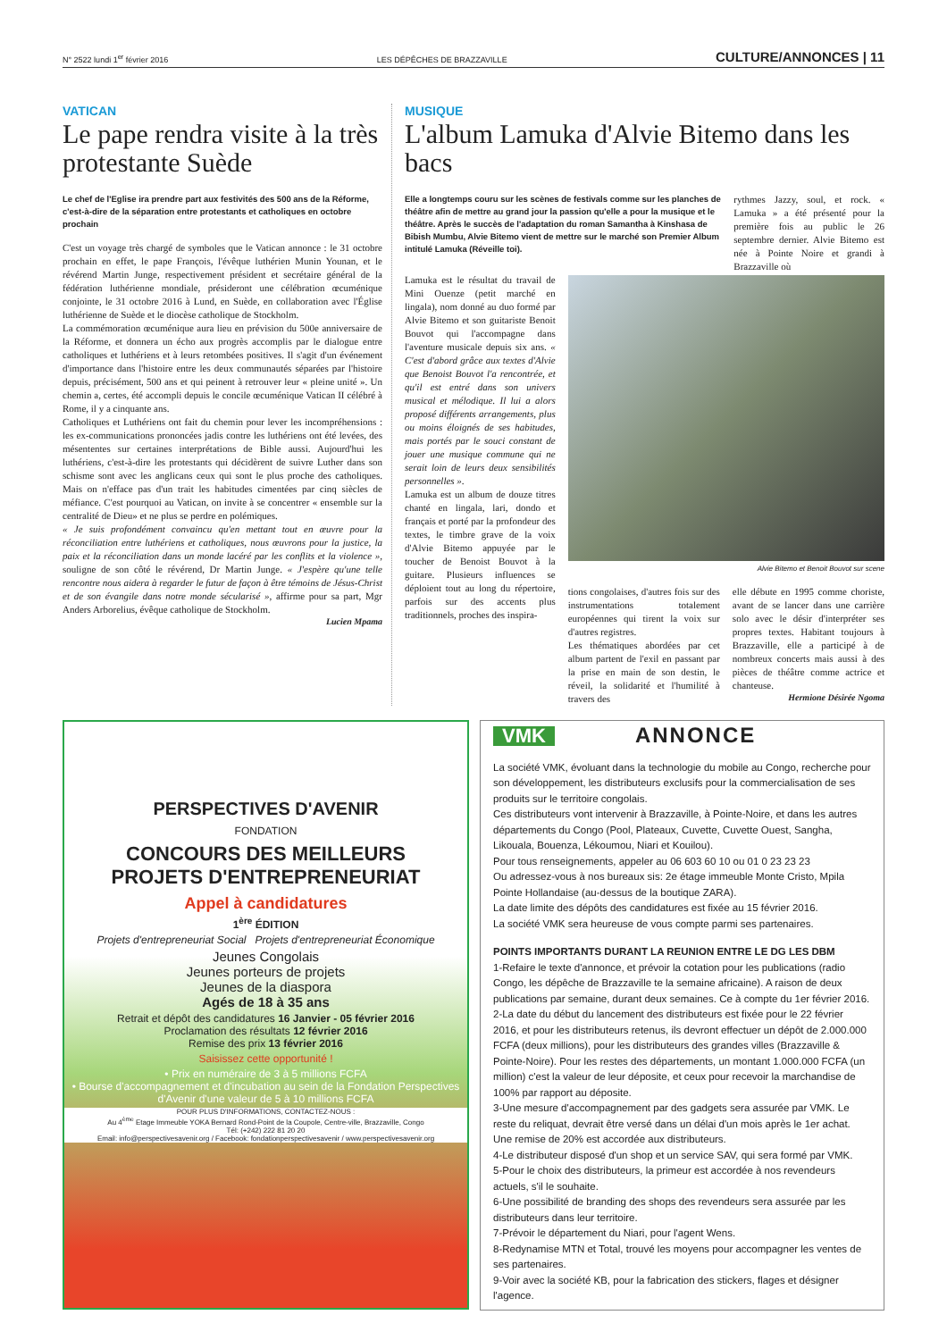N° 2522 lundi 1<sup>er</sup> février 2016 LES DÉPÊCHES DE BRAZZAVILLE CULTURE/ANNONCES | 11
VATICAN
Le pape rendra visite à la très protestante Suède
Le chef de l'Eglise ira prendre part aux festivités des 500 ans de la Réforme, c'est-à-dire de la séparation entre protestants et catholiques en octobre prochain
C'est un voyage très chargé de symboles que le Vatican annonce : le 31 octobre prochain en effet, le pape François, l'évêque luthérien Munin Younan, et le révérend Martin Junge, respectivement président et secrétaire général de la fédération luthérienne mondiale, présideront une célébration œcuménique conjointe, le 31 octobre 2016 à Lund, en Suède, en collaboration avec l'Église luthérienne de Suède et le diocèse catholique de Stockholm.
La commémoration œcuménique aura lieu en prévision du 500e anniversaire de la Réforme, et donnera un écho aux progrès accomplis par le dialogue entre catholiques et luthériens et à leurs retombées positives. Il s'agit d'un événement d'importance dans l'histoire entre les deux communautés séparées par l'histoire depuis, précisément, 500 ans et qui peinent à retrouver leur « pleine unité ». Un chemin a, certes, été accompli depuis le concile œcuménique Vatican II célébré à Rome, il y a cinquante ans.
Catholiques et Luthériens ont fait du chemin pour lever les incompréhensions : les ex-communications prononcées jadis contre les luthériens ont été levées, des mésententes sur certaines interprétations de Bible aussi. Aujourd'hui les luthériens, c'est-à-dire les protestants qui décidèrent de suivre Luther dans son schisme sont avec les anglicans ceux qui sont le plus proche des catholiques. Mais on n'efface pas d'un trait les habitudes cimentées par cinq siècles de méfiance. C'est pourquoi au Vatican, on invite à se concentrer « ensemble sur la centralité de Dieu» et ne plus se perdre en polémiques.
« Je suis profondément convaincu qu'en mettant tout en œuvre pour la réconciliation entre luthériens et catholiques, nous œuvrons pour la justice, la paix et la réconciliation dans un monde lacéré par les conflits et la violence », souligne de son côté le révérend, Dr Martin Junge. « J'espère qu'une telle rencontre nous aidera à regarder le futur de façon à être témoins de Jésus-Christ et de son évangile dans notre monde sécularisé », affirme pour sa part, Mgr Anders Arborelius, évêque catholique de Stockholm.
Lucien Mpama
MUSIQUE
L'album Lamuka d'Alvie Bitemo dans les bacs
Elle a longtemps couru sur les scènes de festivals comme sur les planches de théâtre afin de mettre au grand jour la passion qu'elle a pour la musique et le théâtre. Après le succès de l'adaptation du roman Samantha à Kinshasa de Bibish Mumbu, Alvie Bitemo vient de mettre sur le marché son Premier Album intitulé Lamuka (Réveille toi).
rythmes Jazzy, soul, et rock. « Lamuka » a été présenté pour la première fois au public le 26 septembre dernier. Alvie Bitemo est née à Pointe Noire et grandi à Brazzaville où
Lamuka est le résultat du travail de Mini Ouenze (petit marché en lingala), nom donné au duo formé par Alvie Bitemo et son guitariste Benoit Bouvot qui l'accompagne dans l'aventure musicale depuis six ans. « C'est d'abord grâce aux textes d'Alvie que Benoist Bouvot l'a rencontrée, et qu'il est entré dans son univers musical et mélodique. Il lui a alors proposé différents arrangements, plus ou moins éloignés de ses habitudes, mais portés par le souci constant de jouer une musique commune qui ne serait loin de leurs deux sensibilités personnelles ».
Lamuka est un album de douze titres chanté en lingala, lari, dondo et français et porté par la profondeur des textes, le timbre grave de la voix d'Alvie Bitemo appuyée par le toucher de Benoist Bouvot à la guitare. Plusieurs influences se déploient tout au long du répertoire, parfois sur des accents plus traditionnels, proches des inspira-
Alvie Bitemo et Benoit Bouvot sur scene
tions congolaises, d'autres fois sur des instrumentations totalement européennes qui tirent la voix sur d'autres registres.
Les thématiques abordées par cet album partent de l'exil en passant par la prise en main de son destin, le réveil, la solidarité et l'humilité à travers des
elle débute en 1995 comme choriste, avant de se lancer dans une carrière solo avec le désir d'interpréter ses propres textes. Habitant toujours à Brazzaville, elle a participé à de nombreux concerts mais aussi à des pièces de théâtre comme actrice et chanteuse.
Hermione Désirée Ngoma
PERSPECTIVES D'AVENIR
FONDATION
CONCOURS DES MEILLEURS
PROJETS D'ENTREPRENEURIAT
Appel à candidatures
1<sup>ère</sup> ÉDITION
Projets d'entrepreneuriat Social Projets d'entrepreneuriat Économique
Jeunes Congolais
Jeunes porteurs de projets
Jeunes de la diaspora
Agés de 18 à 35 ans
Retrait et dépôt des candidatures 16 Janvier - 05 février 2016
Proclamation des résultats 12 février 2016
Remise des prix 13 février 2016
Saisissez cette opportunité !
• Prix en numéraire de 3 à 5 millions FCFA
• Bourse d'accompagnement et d'incubation au sein de la Fondation Perspectives d'Avenir d'une valeur de 5 à 10 millions FCFA
POUR PLUS D'INFORMATIONS, CONTACTEZ-NOUS :
Au 4<sup>ème</sup> Etage Immeuble YOKA Bernard Rond-Point de la Coupole, Centre-ville, Brazzaville, Congo
Tél: (+242) 222 81 20 20
Email: info@perspectivesavenir.org / Facebook: fondationperspectivesavenir / www.perspectivesavenir.org
VMK ANNONCE
La société VMK, évoluant dans la technologie du mobile au Congo, recherche pour son développement, les distributeurs exclusifs pour la commercialisation de ses produits sur le territoire congolais.
Ces distributeurs vont intervenir à Brazzaville, à Pointe-Noire, et dans les autres départements du Congo (Pool, Plateaux, Cuvette, Cuvette Ouest, Sangha, Likouala, Bouenza, Lékoumou, Niari et Kouilou).
Pour tous renseignements, appeler au 06 603 60 10 ou 01 0 23 23 23
Ou adressez-vous à nos bureaux sis: 2e étage immeuble Monte Cristo, Mpila Pointe Hollandaise (au-dessus de la boutique ZARA).
La date limite des dépôts des candidatures est fixée au 15 février 2016.
La société VMK sera heureuse de vous compte parmi ses partenaires.
POINTS IMPORTANTS DURANT LA REUNION ENTRE LE DG LES DBM
1-Refaire le texte d'annonce, et prévoir la cotation pour les publications (radio Congo, les dépêche de Brazzaville te la semaine africaine). A raison de deux publications par semaine, durant deux semaines. Ce à compte du 1er février 2016.
2-La date du début du lancement des distributeurs est fixée pour le 22 février 2016, et pour les distributeurs retenus, ils devront effectuer un dépôt de 2.000.000 FCFA (deux millions), pour les distributeurs des grandes villes (Brazzaville & Pointe-Noire). Pour les restes des départements, un montant 1.000.000 FCFA (un million) c'est la valeur de leur déposite, et ceux pour recevoir la marchandise de 100% par rapport au déposite.
3-Une mesure d'accompagnement par des gadgets sera assurée par VMK. Le reste du reliquat, devrait être versé dans un délai d'un mois après le 1er achat. Une remise de 20% est accordée aux distributeurs.
4-Le distributeur disposé d'un shop et un service SAV, qui sera formé par VMK.
5-Pour le choix des distributeurs, la primeur est accordée à nos revendeurs actuels, s'il le souhaite.
6-Une possibilité de branding des shops des revendeurs sera assurée par les distributeurs dans leur territoire.
7-Prévoir le département du Niari, pour l'agent Wens.
8-Redynamise MTN et Total, trouvé les moyens pour accompagner les ventes de ses partenaires.
9-Voir avec la société KB, pour la fabrication des stickers, flages et désigner l'agence.